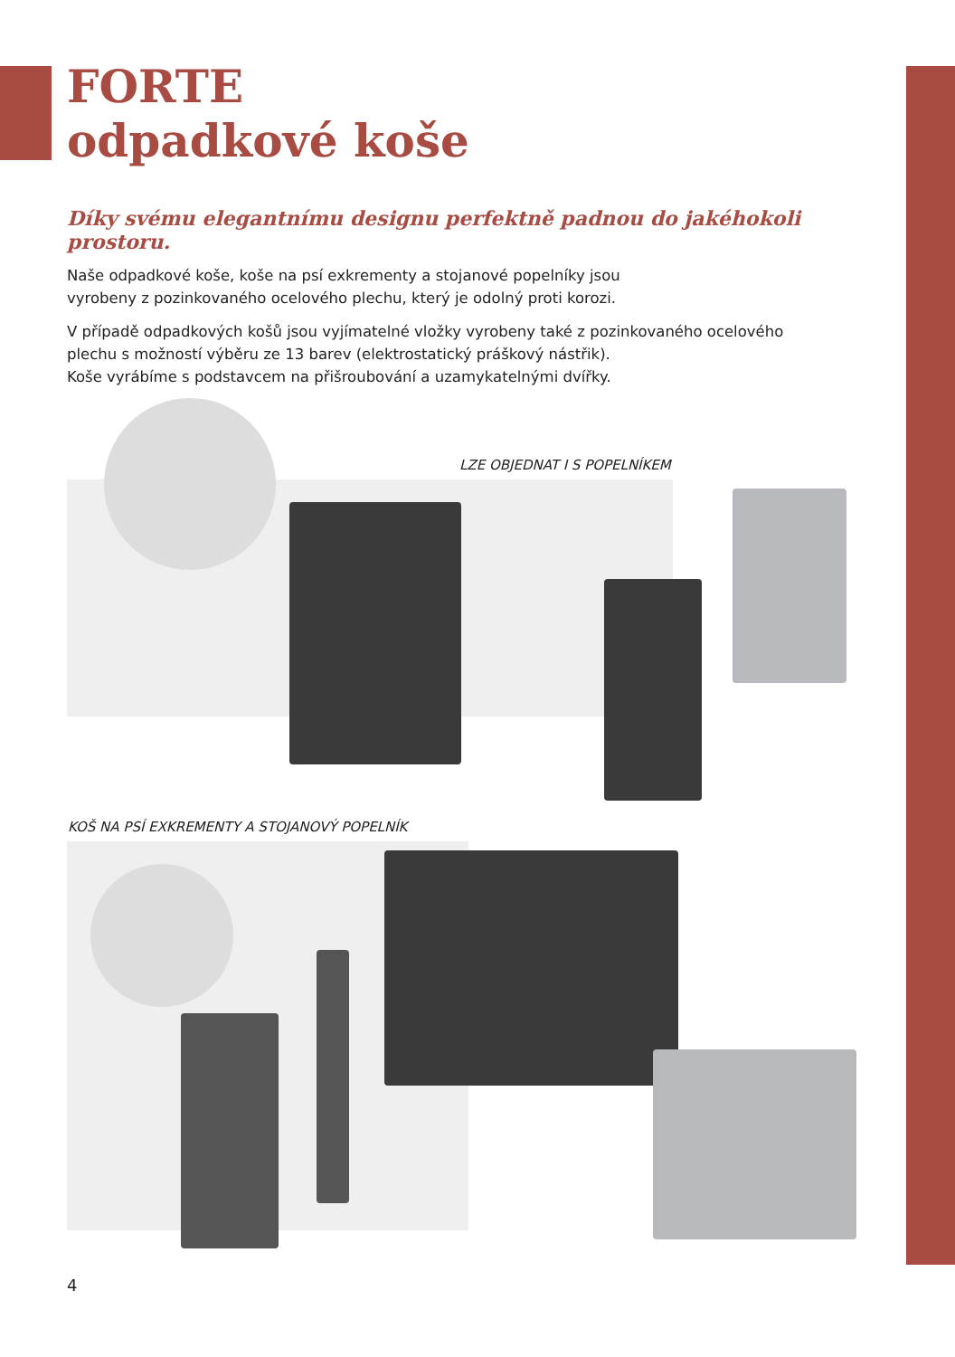FORTE
odpadkové koše
Díky svému elegantnímu designu perfektně padnou do jakéhokoli prostoru.
Naše odpadkové koše, koše na psí exkrementy a stojanové popelníky jsou
vyrobeny z pozinkovaného ocelového plechu, který je odolný proti korozi.
V případě odpadkových košů jsou vyjímatelné vložky vyrobeny také z pozinkovaného ocelového
plechu s možností výběru ze 13 barev (elektrostatický práškový nástřik).
Koše vyrábíme s podstavcem na přišroubování a uzamykatelnými dvířky.
LZE OBJEDNAT I S POPELNÍKEM
KOŠ NA PSÍ EXKREMENTY A STOJANOVÝ POPELNÍK
4